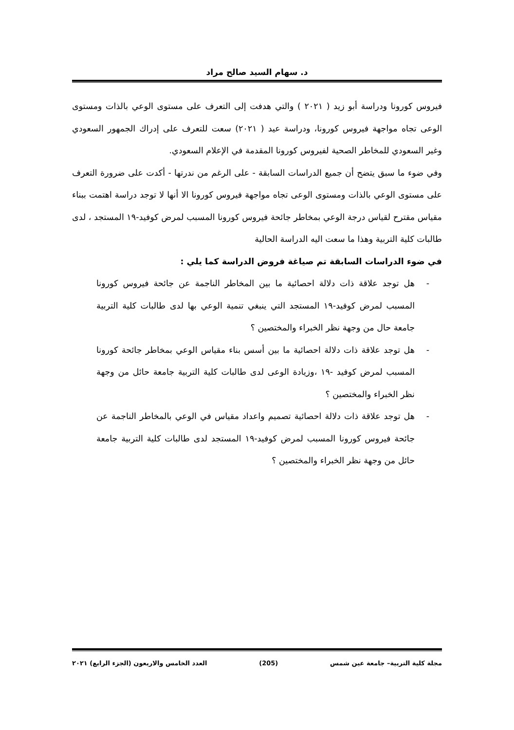د. سهام السيد صالح مراد
فيروس كورونا ودراسة أبو زيد ( ٢٠٢١ ) والتي هدفت إلى التعرف على مستوى الوعي بالذات ومستوى الوعى تجاه مواجهة فيروس كورونا، ودراسة عيد ( ٢٠٢١) سعت للتعرف على إدراك الجمهور السعودي وغير السعودي للمخاطر الصحية لفيروس كورونا المقدمة في الإعلام السعودي.
وفي ضوء ما سبق يتضح أن جميع الدراسات السابقة - على الرغم من ندرتها - أكدت على ضرورة التعرف على مستوى الوعي بالذات ومستوى الوعى تجاه مواجهة فيروس كورونا الا أنها لا توجد دراسة اهتمت ببناء مقياس مقترح لقياس درجة الوعي بمخاطر جائحة فيروس كورونا المسبب لمرض كوفيد-١٩ المستجد ، لدى طالبات كلية التربية وهذا ما سعت اليه الدراسة الحالية
في ضوء الدراسات السابقة تم صياغة فروض الدراسة كما يلي :
- هل توجد علاقة ذات دلالة احصائية ما بين المخاطر الناجمة عن جائحة فيروس كورونا المسبب لمرض كوفيد-١٩ المستجد التي ينبغي تنمية الوعي بها لدى طالبات كلية التربية جامعة حال من وجهة نظر الخبراء والمختصين ؟
- هل توجد علاقة ذات دلالة احصائية ما بين أسس بناء مقياس الوعي بمخاطر جائحة كورونا المسبب لمرض كوفيد -١٩ ،وزيادة الوعى لدى طالبات كلية التربية جامعة حائل من وجهة نظر الخبراء والمختصين ؟
- هل توجد علاقة ذات دلالة احصائية تصميم واعداد مقياس في الوعي بالمخاطر الناجمة عن جائحة فيروس كورونا المسبب لمرض كوفيد-١٩ المستجد لدى طالبات كلية التربية جامعة حائل من وجهة نظر الخبراء والمختصين ؟
مجلة كلية التربية– جامعة عين شمس (205) العدد الخامس والاربعون (الجزء الرابع) ٢٠٢١